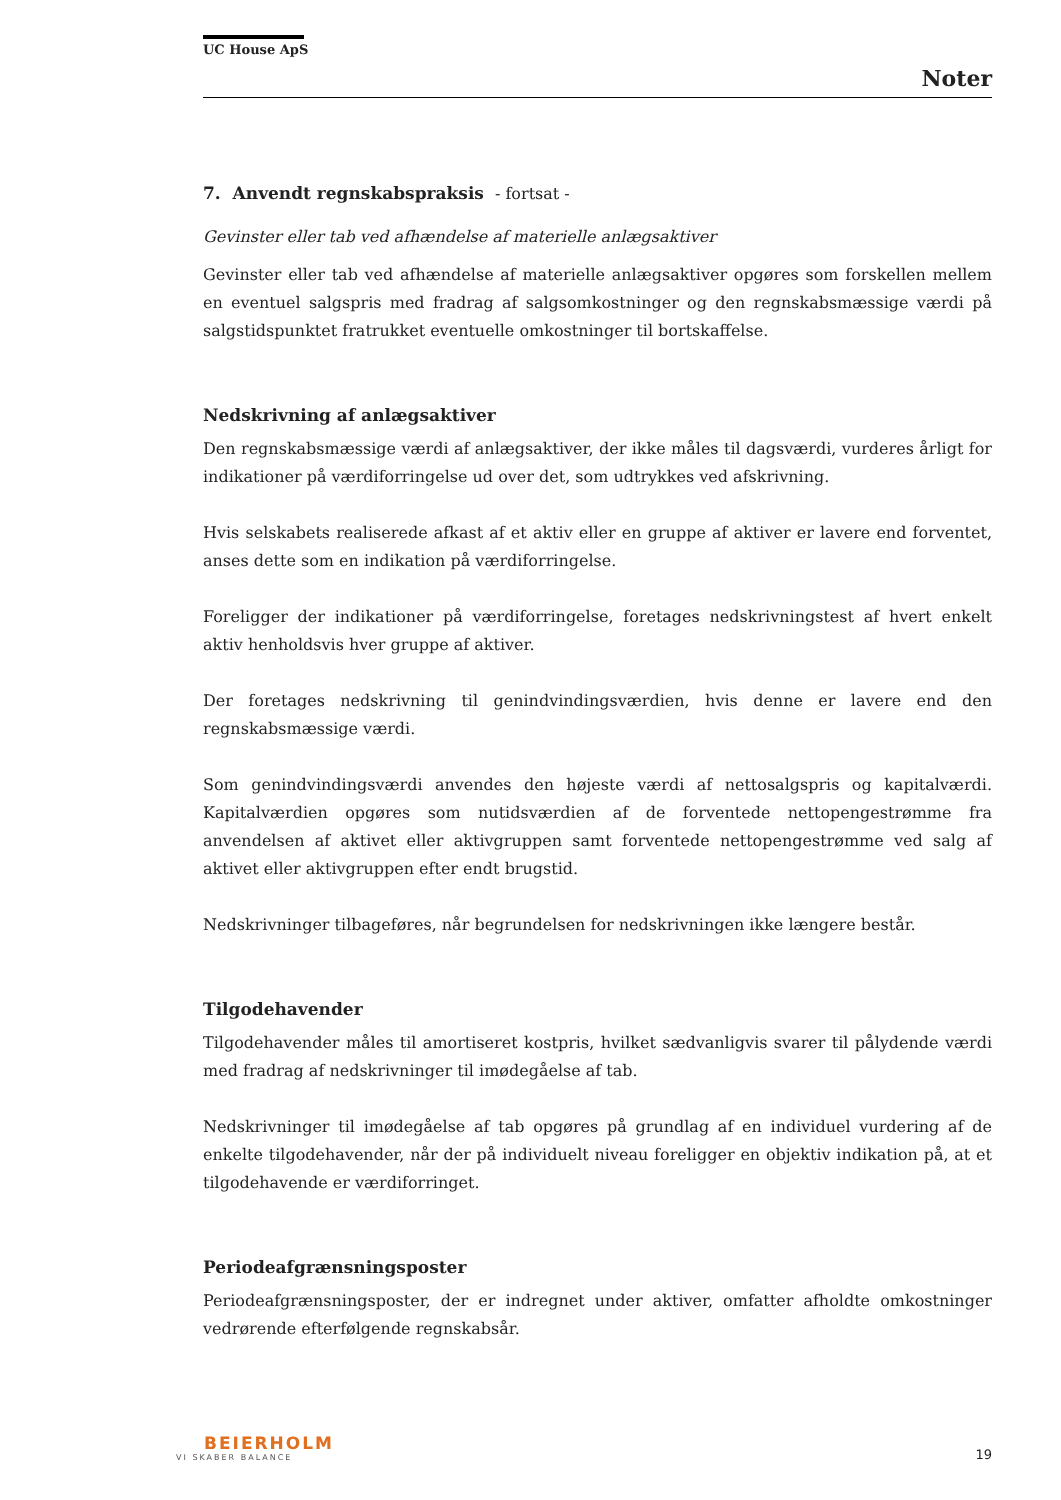UC House ApS
Noter
7. Anvendt regnskabspraksis - fortsat -
Gevinster eller tab ved afhændelse af materielle anlægsaktiver
Gevinster eller tab ved afhændelse af materielle anlægsaktiver opgøres som forskellen mellem en eventuel salgspris med fradrag af salgsomkostninger og den regnskabsmæssige værdi på salgstidspunktet fratrukket eventuelle omkostninger til bortskaffelse.
Nedskrivning af anlægsaktiver
Den regnskabsmæssige værdi af anlægsaktiver, der ikke måles til dagsværdi, vurderes årligt for indikationer på værdiforringelse ud over det, som udtrykkes ved afskrivning.
Hvis selskabets realiserede afkast af et aktiv eller en gruppe af aktiver er lavere end forventet, anses dette som en indikation på værdiforringelse.
Foreligger der indikationer på værdiforringelse, foretages nedskrivningstest af hvert enkelt aktiv henholdsvis hver gruppe af aktiver.
Der foretages nedskrivning til genindvindingsværdien, hvis denne er lavere end den regnskabsmæssige værdi.
Som genindvindingsværdi anvendes den højeste værdi af nettosalgspris og kapitalværdi. Kapitalværdien opgøres som nutidsværdien af de forventede nettopengestrømme fra anvendelsen af aktivet eller aktivgruppen samt forventede nettopengestrømme ved salg af aktivet eller aktivgruppen efter endt brugstid.
Nedskrivninger tilbageføres, når begrundelsen for nedskrivningen ikke længere består.
Tilgodehavender
Tilgodehavender måles til amortiseret kostpris, hvilket sædvanligvis svarer til pålydende værdi med fradrag af nedskrivninger til imødegåelse af tab.
Nedskrivninger til imødegåelse af tab opgøres på grundlag af en individuel vurdering af de enkelte tilgodehavender, når der på individuelt niveau foreligger en objektiv indikation på, at et tilgodehavende er værdiforringet.
Periodeafgrænsningsposter
Periodeafgrænsningsposter, der er indregnet under aktiver, omfatter afholdte omkostninger vedrørende efterfølgende regnskabsår.
BEIERHOLM
VI SKABER BALANCE
19